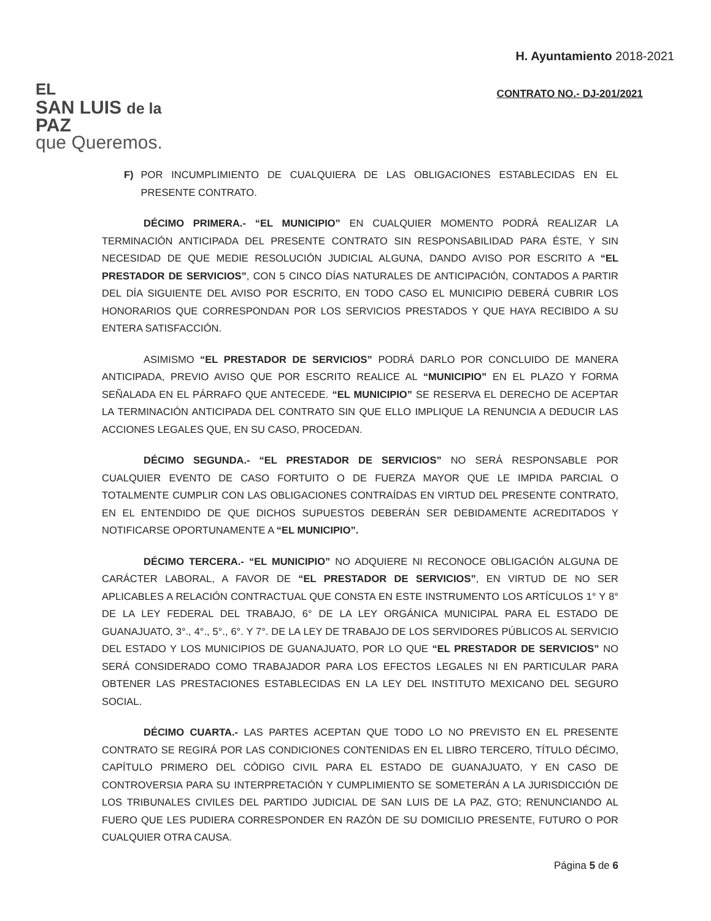EL
SAN LUIS de la PAZ
que Queremos.
H. Ayuntamiento 2018-2021
CONTRATO NO.- DJ-201/2021
F) POR INCUMPLIMIENTO DE CUALQUIERA DE LAS OBLIGACIONES ESTABLECIDAS EN EL PRESENTE CONTRATO.
DÉCIMO PRIMERA.- “EL MUNICIPIO” EN CUALQUIER MOMENTO PODRÁ REALIZAR LA TERMINACIÓN ANTICIPADA DEL PRESENTE CONTRATO SIN RESPONSABILIDAD PARA ÉSTE, Y SIN NECESIDAD DE QUE MEDIE RESOLUCIÓN JUDICIAL ALGUNA, DANDO AVISO POR ESCRITO A “EL PRESTADOR DE SERVICIOS”, CON 5 CINCO DÍAS NATURALES DE ANTICIPACIÓN, CONTADOS A PARTIR DEL DÍA SIGUIENTE DEL AVISO POR ESCRITO, EN TODO CASO EL MUNICIPIO DEBERÁ CUBRIR LOS HONORARIOS QUE CORRESPONDAN POR LOS SERVICIOS PRESTADOS Y QUE HAYA RECIBIDO A SU ENTERA SATISFACCIÓN.
ASIMISMO “EL PRESTADOR DE SERVICIOS” PODRÁ DARLO POR CONCLUIDO DE MANERA ANTICIPADA, PREVIO AVISO QUE POR ESCRITO REALICE AL “MUNICIPIO” EN EL PLAZO Y FORMA SEÑALADA EN EL PÁRRAFO QUE ANTECEDE. “EL MUNICIPIO” SE RESERVA EL DERECHO DE ACEPTAR LA TERMINACIÓN ANTICIPADA DEL CONTRATO SIN QUE ELLO IMPLIQUE LA RENUNCIA A DEDUCIR LAS ACCIONES LEGALES QUE, EN SU CASO, PROCEDAN.
DÉCIMO SEGUNDA.- “EL PRESTADOR DE SERVICIOS” NO SERÁ RESPONSABLE POR CUALQUIER EVENTO DE CASO FORTUITO O DE FUERZA MAYOR QUE LE IMPIDA PARCIAL O TOTALMENTE CUMPLIR CON LAS OBLIGACIONES CONTRAÍDAS EN VIRTUD DEL PRESENTE CONTRATO, EN EL ENTENDIDO DE QUE DICHOS SUPUESTOS DEBERÁN SER DEBIDAMENTE ACREDITADOS Y NOTIFICARSE OPORTUNAMENTE A “EL MUNICIPIO”.
DÉCIMO TERCERA.- “EL MUNICIPIO” NO ADQUIERE NI RECONOCE OBLIGACIÓN ALGUNA DE CARÁCTER LABORAL, A FAVOR DE “EL PRESTADOR DE SERVICIOS”, EN VIRTUD DE NO SER APLICABLES A RELACIÓN CONTRACTUAL QUE CONSTA EN ESTE INSTRUMENTO LOS ARTÍCULOS 1° Y 8° DE LA LEY FEDERAL DEL TRABAJO, 6° DE LA LEY ORGÁNICA MUNICIPAL PARA EL ESTADO DE GUANAJUATO, 3°., 4°., 5°., 6°. Y 7°. DE LA LEY DE TRABAJO DE LOS SERVIDORES PÚBLICOS AL SERVICIO DEL ESTADO Y LOS MUNICIPIOS DE GUANAJUATO, POR LO QUE “EL PRESTADOR DE SERVICIOS” NO SERÁ CONSIDERADO COMO TRABAJADOR PARA LOS EFECTOS LEGALES NI EN PARTICULAR PARA OBTENER LAS PRESTACIONES ESTABLECIDAS EN LA LEY DEL INSTITUTO MEXICANO DEL SEGURO SOCIAL.
DÉCIMO CUARTA.- LAS PARTES ACEPTAN QUE TODO LO NO PREVISTO EN EL PRESENTE CONTRATO SE REGIRÁ POR LAS CONDICIONES CONTENIDAS EN EL LIBRO TERCERO, TÍTULO DÉCIMO, CAPÍTULO PRIMERO DEL CÓDIGO CIVIL PARA EL ESTADO DE GUANAJUATO, Y EN CASO DE CONTROVERSIA PARA SU INTERPRETACIÓN Y CUMPLIMIENTO SE SOMETERÁN A LA JURISDICCIÓN DE LOS TRIBUNALES CIVILES DEL PARTIDO JUDICIAL DE SAN LUIS DE LA PAZ, GTO; RENUNCIANDO AL FUERO QUE LES PUDIERA CORRESPONDER EN RAZÓN DE SU DOMICILIO PRESENTE, FUTURO O POR CUALQUIER OTRA CAUSA.
Página 5 de 6